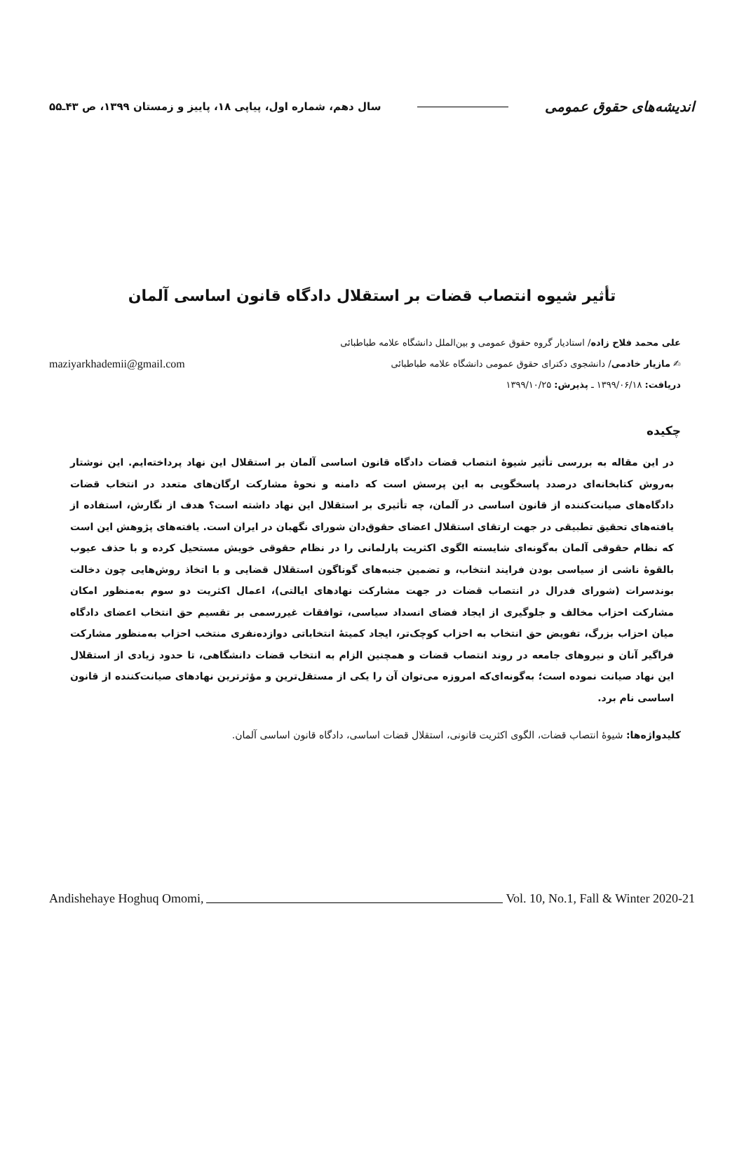اندیشه‌های حقوق عمومی سال دهم، شماره اول، پیاپی ۱۸، پاییز و زمستان ۱۳۹۹، ص ۴۳ـ۵۵
تأثیر شیوه انتصاب قضات بر استقلال دادگاه قانون اساسی آلمان
علی محمد فلاح زاده/ استادیار گروه حقوق عمومی و بین‌الملل دانشگاه علامه طباطبائی
✍ مازیار خادمی/ دانشجوی دکترای حقوق عمومی دانشگاه علامه طباطبائی maziyarkhademii@gmail.com
دریافت: ۱۳۹۹/۰۶/۱۸ ـ پذیرش: ۱۳۹۹/۱۰/۲۵
چکیده
در این مقاله به بررسی تأثیر شیوهٔ انتصاب قضات دادگاه قانون اساسی آلمان بر استقلال این نهاد پرداخته‌ایم. این نوشتار به‌روش کتابخانه‌ای درصدد پاسخگویی به این پرسش است که دامنه و نحوهٔ مشارکت ارگان‌های متعدد در انتخاب قضات دادگاه‌های صیانت‌کننده از قانون اساسی در آلمان، چه تأثیری بر استقلال این نهاد داشته است؟ هدف از نگارش، استفاده از یافته‌های تحقیق تطبیقی در جهت ارتقای استقلال اعضای حقوق‌دان شورای نگهبان در ایران است. یافته‌های پژوهش این است که نظام حقوقی آلمان به‌گونه‌ای شایسته الگوی اکثریت پارلمانی را در نظام حقوقی خویش مستحیل کرده و با حذف عیوب بالقوهٔ ناشی از سیاسی بودن فرایند انتخاب، و تضمین جنبه‌های گوناگون استقلال قضایی و با اتخاذ روش‌هایی چون دخالت بوندسرات (شورای فدرال در انتصاب قضات در جهت مشارکت نهادهای ایالتی)، اعمال اکثریت دو سوم به‌منظور امکان مشارکت احزاب مخالف و جلوگیری از ایجاد فضای انسداد سیاسی، توافقات غیررسمی بر تقسیم حق انتخاب اعضای دادگاه میان احزاب بزرگ، تفویض حق انتخاب به احزاب کوچک‌تر، ایجاد کمیتهٔ انتخاباتی دوازده‌نفری منتخب احزاب به‌منظور مشارکت فراگیر آنان و نیروهای جامعه در روند انتصاب قضات و همچنین الزام به انتخاب قضات دانشگاهی، تا حدود زیادی از استقلال این نهاد صیانت نموده است؛ به‌گونه‌ای‌که امروزه می‌توان آن را یکی از مستقل‌ترین و مؤثرترین نهادهای صیانت‌کننده از قانون اساسی نام برد.
کلیدواژه‌ها: شیوهٔ انتصاب قضات، الگوی اکثریت قانونی، استقلال قضات اساسی، دادگاه قانون اساسی آلمان.
Andishehaye Hoghuq Omomi, Vol. 10, No.1, Fall & Winter 2020-21